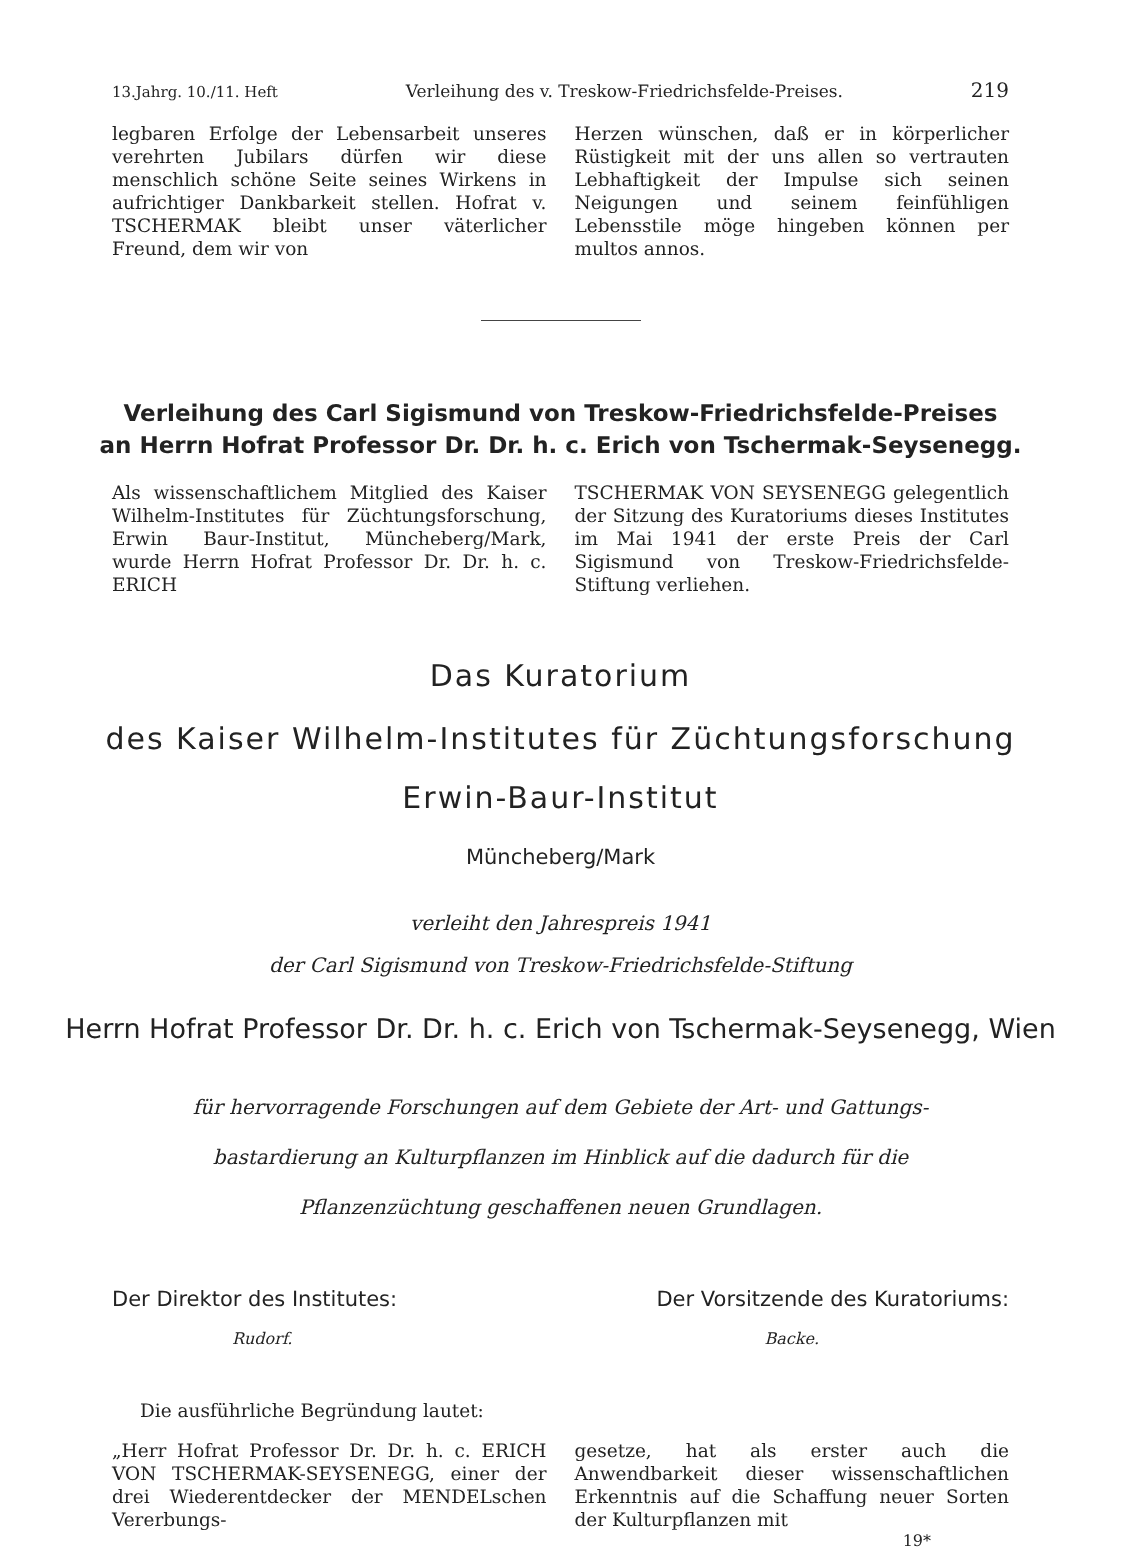13.Jahrg. 10./11. Heft Verleihung des v. Treskow-Friedrichsfelde-Preises. 219
legbaren Erfolge der Lebensarbeit unseres verehrten Jubilars dürfen wir diese menschlich schöne Seite seines Wirkens in aufrichtiger Dankbarkeit stellen. Hofrat v. TSCHERMAK bleibt unser väterlicher Freund, dem wir von
Herzen wünschen, daß er in körperlicher Rüstigkeit mit der uns allen so vertrauten Lebhaftigkeit der Impulse sich seinen Neigungen und seinem feinfühligen Lebensstile möge hingeben können per multos annos.
Verleihung des Carl Sigismund von Treskow-Friedrichsfelde-Preises
an Herrn Hofrat Professor Dr. Dr. h. c. Erich von Tschermak-Seysenegg.
Als wissenschaftlichem Mitglied des Kaiser Wilhelm-Institutes für Züchtungsforschung, Erwin Baur-Institut, Müncheberg/Mark, wurde Herrn Hofrat Professor Dr. Dr. h. c. ERICH
TSCHERMAK VON SEYSENEGG gelegentlich der Sitzung des Kuratoriums dieses Institutes im Mai 1941 der erste Preis der Carl Sigismund von Treskow-Friedrichsfelde-Stiftung verliehen.
Das Kuratorium
des Kaiser Wilhelm-Institutes für Züchtungsforschung
Erwin-Baur-Institut
Müncheberg/Mark
verleiht den Jahrespreis 1941
der Carl Sigismund von Treskow-Friedrichsfelde-Stiftung
Herrn Hofrat Professor Dr. Dr. h. c. Erich von Tschermak-Seysenegg, Wien
für hervorragende Forschungen auf dem Gebiete der Art- und Gattungs-
bastardierung an Kulturpflanzen im Hinblick auf die dadurch für die
Pflanzenzüchtung geschaffenen neuen Grundlagen.
Der Direktor des Institutes:
Rudorf.
Der Vorsitzende des Kuratoriums:
Backe.
Die ausführliche Begründung lautet:
„Herr Hofrat Professor Dr. Dr. h. c. ERICH VON TSCHERMAK-SEYSENEGG, einer der drei Wiederentdecker der MENDELschen Vererbungs-
gesetze, hat als erster auch die Anwendbarkeit dieser wissenschaftlichen Erkenntnis auf die Schaffung neuer Sorten der Kulturpflanzen mit
19*